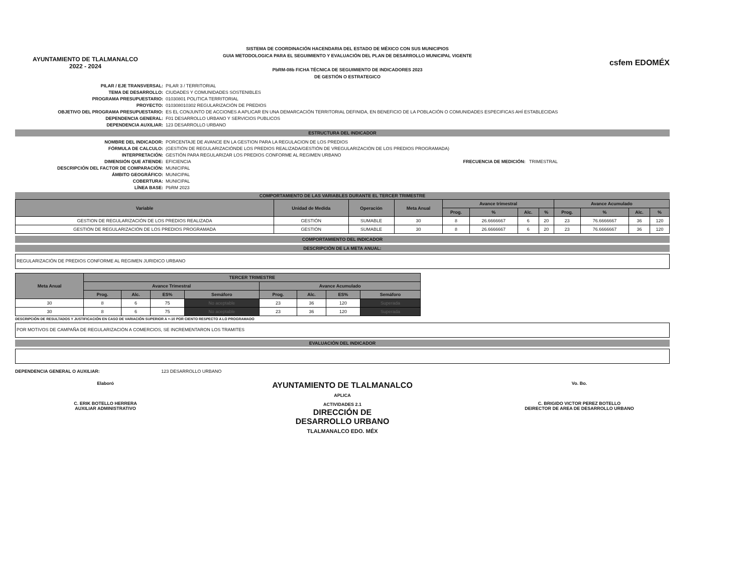AYUNTAMIENTO DE TLALMANALCO
2022 - 2024
SISTEMA DE COORDINACIÓN HACENDARIA DEL ESTADO DE MÉXICO CON SUS MUNICIPIOS
GUIA METODOLOGICA PARA EL SEGUIMIENTO Y EVALUACIÓN DEL PLAN DE DESARROLLO MUNICIPAL VIGENTE
PbRM-08b FICHA TÉCNICA DE SEGUIMIENTO DE INDICADORES 2023
DE GESTIÓN O ESTRATEGICO
csfem EDOMÉX
PILAR / EJE TRANSVERSAL: PILAR 3 / TERRITORIAL TEMA DE DESARROLLO: CIUDADES Y COMUNIDADES SOSTENIBLES PROGRAMA PRESUPUESTARIO: 01030801 POLITICA TERRITORIAL PROYECTO: 010308010302 REGULARIZACIÓN DE PREDIOS OBJETIVO DEL PROGRAMA PRESUPUESTARIO: ES EL CONJUNTO DE ACCIONES A APLICAR EN UNA DEMARCACIÓN TERRITORIAL DEFINIDA, EN BENEFICIO DE LA POBLACIÓN O COMUNIDADES ESPECIFICAS AHÍ ESTABLECIDAS DEPENDENCIA GENERAL: F01 DESARROLLO URBANO Y SERVICIOS PUBLICOS DEPENDENCIA AUXILIAR: 123 DESARROLLO URBANO
ESTRUCTURA DEL INDICADOR
NOMBRE DEL INDICADOR: PORCENTAJE DE AVANCE EN LA GESTION PARA LA REGULACION DE LOS PREDIOS FÓRMULA DE CALCULO: (GESTIÓN DE REGULARIZACIÓNDE LOS PREDIOS REALIZADA/GESTIÓN DE VREGULARIZACIÓN DE LOS PREDIOS PROGRAMADA) INTERPRETACIÓN: GESTIÓN PARA REGULARIZAR LOS PREDIOS CONFORME AL REGIMEN URBANO DIMENSIÓN QUE ATIENDE: EFICIENCIA FRECUENCIA DE MEDICIÓN: TRIMESTRAL DESCRIPCIÓN DEL FACTOR DE COMPARACIÓN: MUNICIPAL ÁMBITO GEOGRÁFICO: MUNICIPAL COBERTURA: MUNICIPAL LÍNEA BASE: PbRM 2023
COMPORTAMIENTO DE LAS VARIABLES DURANTE EL TERCER TRIMESTRE
| Variable | Unidad de Medida | Operación | Meta Anual | Avance trimestral | | | | Avance Acumulado | | | |
| --- | --- | --- | --- | --- | --- | --- | --- | --- | --- | --- | --- |
| | | | | Prog. | % | Alc. | % | Prog. | % | Alc. | % |
| GESTION DE REGULARIZACIÓN DE LOS PREDIOS REALIZADA | GESTIÓN | SUMABLE | 30 | 8 | 26.6666667 | 6 | 20 | 23 | 76.6666667 | 36 | 120 |
| GESTIÓN DE REGULARIZACIÓN DE LOS PREDIOS PROGRAMADA | GESTIÓN | SUMABLE | 30 | 8 | 26.6666667 | 6 | 20 | 23 | 76.6666667 | 36 | 120 |
COMPORTAMIENTO DEL INDICADOR
DESCRIPCIÓN DE LA META ANUAL:
REGULARIZACIÓN DE PREDIOS CONFORME AL REGIMEN JURIDICO URBANO
| Meta Anual | TERCER TRIMESTRE | | | | | | | |
| --- | --- | --- | --- | --- | --- | --- | --- | --- |
| | Avance Trimestral | | | | Avance Acumulado | | | |
| | Prog. | Alc. | ES% | Semáforo | Prog. | Alc. | ES% | Semáforo |
| 30 | 8 | 6 | 75 | No aceptable | 23 | 36 | 120 | Superada |
| 30 | 8 | 6 | 75 | No aceptable | 23 | 36 | 120 | Superada |
DESCRIPCIÓN DE RESULTADOS Y JUSTIFICACIÓN EN CASO DE VARIACIÓN SUPERIOR A +-10 POR CIENTO RESPECTO A LO PROGRAMADO
POR MOTIVOS DE CAMPAÑA DE REGULARIZACIÓN A COMERCIOS, SE INCREMENTARON LOS TRAMITES
EVALUACIÓN DEL INDICADOR
DEPENDENCIA GENERAL O AUXILIAR: 123 DESARROLLO URBANO
Elaboró
C. ERIK BOTELLO HERRERA
AUXILIAR ADMINISTRATIVO
AYUNTAMIENTO DE TLALMANALCO
APLICA
ACTIVIDADES 2.1
DIRECCIÓN DE
DESARROLLO URBANO
TLALMANALCO EDO. MÉX
Vo. Bo.
C. BRIGIDO VICTOR PEREZ BOTELLO
DEIRECTOR DE AREA DE DESARROLLO URBANO